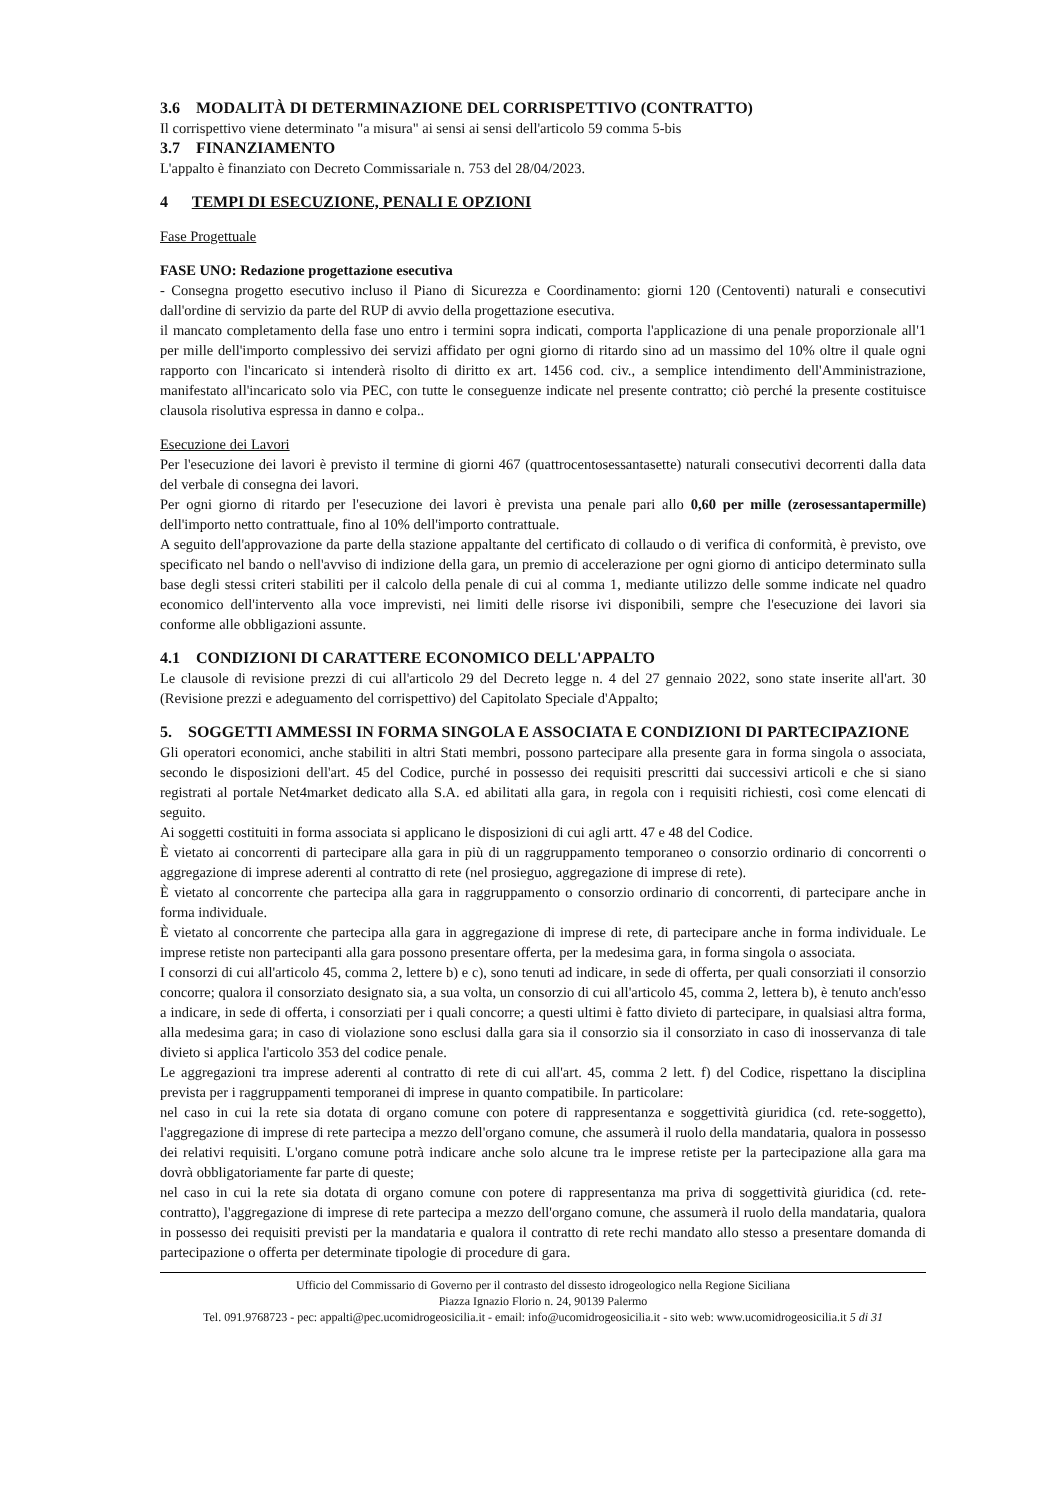3.6 MODALITÀ DI DETERMINAZIONE DEL CORRISPETTIVO (CONTRATTO)
Il corrispettivo viene determinato "a misura" ai sensi ai sensi dell'articolo 59 comma 5-bis
3.7 FINANZIAMENTO
L'appalto è finanziato con Decreto Commissariale n. 753 del 28/04/2023.
4 TEMPI DI ESECUZIONE, PENALI E OPZIONI
Fase Progettuale
FASE UNO: Redazione progettazione esecutiva
- Consegna progetto esecutivo incluso il Piano di Sicurezza e Coordinamento: giorni 120 (Centoventi) naturali e consecutivi dall'ordine di servizio da parte del RUP di avvio della progettazione esecutiva.
il mancato completamento della fase uno entro i termini sopra indicati, comporta l'applicazione di una penale proporzionale all'1 per mille dell'importo complessivo dei servizi affidato per ogni giorno di ritardo sino ad un massimo del 10% oltre il quale ogni rapporto con l'incaricato si intenderà risolto di diritto ex art. 1456 cod. civ., a semplice intendimento dell'Amministrazione, manifestato all'incaricato solo via PEC, con tutte le conseguenze indicate nel presente contratto; ciò perché la presente costituisce clausola risolutiva espressa in danno e colpa..
Esecuzione dei Lavori
Per l'esecuzione dei lavori è previsto il termine di giorni 467 (quattrocentosessantasette) naturali consecutivi decorrenti dalla data del verbale di consegna dei lavori.
Per ogni giorno di ritardo per l'esecuzione dei lavori è prevista una penale pari allo 0,60 per mille (zerosessantapermille) dell'importo netto contrattuale, fino al 10% dell'importo contrattuale.
A seguito dell'approvazione da parte della stazione appaltante del certificato di collaudo o di verifica di conformità, è previsto, ove specificato nel bando o nell'avviso di indizione della gara, un premio di accelerazione per ogni giorno di anticipo determinato sulla base degli stessi criteri stabiliti per il calcolo della penale di cui al comma 1, mediante utilizzo delle somme indicate nel quadro economico dell'intervento alla voce imprevisti, nei limiti delle risorse ivi disponibili, sempre che l'esecuzione dei lavori sia conforme alle obbligazioni assunte.
4.1 CONDIZIONI DI CARATTERE ECONOMICO DELL'APPALTO
Le clausole di revisione prezzi di cui all'articolo 29 del Decreto legge n. 4 del 27 gennaio 2022, sono state inserite all'art. 30 (Revisione prezzi e adeguamento del corrispettivo) del Capitolato Speciale d'Appalto;
5. SOGGETTI AMMESSI IN FORMA SINGOLA E ASSOCIATA E CONDIZIONI DI PARTECIPAZIONE
Gli operatori economici, anche stabiliti in altri Stati membri, possono partecipare alla presente gara in forma singola o associata, secondo le disposizioni dell'art. 45 del Codice, purché in possesso dei requisiti prescritti dai successivi articoli e che si siano registrati al portale Net4market dedicato alla S.A. ed abilitati alla gara, in regola con i requisiti richiesti, così come elencati di seguito.
Ai soggetti costituiti in forma associata si applicano le disposizioni di cui agli artt. 47 e 48 del Codice.
È vietato ai concorrenti di partecipare alla gara in più di un raggruppamento temporaneo o consorzio ordinario di concorrenti o aggregazione di imprese aderenti al contratto di rete (nel prosieguo, aggregazione di imprese di rete).
È vietato al concorrente che partecipa alla gara in raggruppamento o consorzio ordinario di concorrenti, di partecipare anche in forma individuale.
È vietato al concorrente che partecipa alla gara in aggregazione di imprese di rete, di partecipare anche in forma individuale. Le imprese retiste non partecipanti alla gara possono presentare offerta, per la medesima gara, in forma singola o associata.
I consorzi di cui all'articolo 45, comma 2, lettere b) e c), sono tenuti ad indicare, in sede di offerta, per quali consorziati il consorzio concorre; qualora il consorziato designato sia, a sua volta, un consorzio di cui all'articolo 45, comma 2, lettera b), è tenuto anch'esso a indicare, in sede di offerta, i consorziati per i quali concorre; a questi ultimi è fatto divieto di partecipare, in qualsiasi altra forma, alla medesima gara; in caso di violazione sono esclusi dalla gara sia il consorzio sia il consorziato in caso di inosservanza di tale divieto si applica l'articolo 353 del codice penale.
Le aggregazioni tra imprese aderenti al contratto di rete di cui all'art. 45, comma 2 lett. f) del Codice, rispettano la disciplina prevista per i raggruppamenti temporanei di imprese in quanto compatibile. In particolare:
nel caso in cui la rete sia dotata di organo comune con potere di rappresentanza e soggettività giuridica (cd. rete-soggetto), l'aggregazione di imprese di rete partecipa a mezzo dell'organo comune, che assumerà il ruolo della mandataria, qualora in possesso dei relativi requisiti. L'organo comune potrà indicare anche solo alcune tra le imprese retiste per la partecipazione alla gara ma dovrà obbligatoriamente far parte di queste;
nel caso in cui la rete sia dotata di organo comune con potere di rappresentanza ma priva di soggettività giuridica (cd. rete-contratto), l'aggregazione di imprese di rete partecipa a mezzo dell'organo comune, che assumerà il ruolo della mandataria, qualora in possesso dei requisiti previsti per la mandataria e qualora il contratto di rete rechi mandato allo stesso a presentare domanda di partecipazione o offerta per determinate tipologie di procedure di gara.
Ufficio del Commissario di Governo per il contrasto del dissesto idrogeologico nella Regione Siciliana
Piazza Ignazio Florio n. 24, 90139 Palermo
Tel. 091.9768723 - pec: appalti@pec.ucomidrogeosicilia.it - email: info@ucomidrogeosicilia.it - sito web: www.ucomidrogeosicilia.it 5 di 31